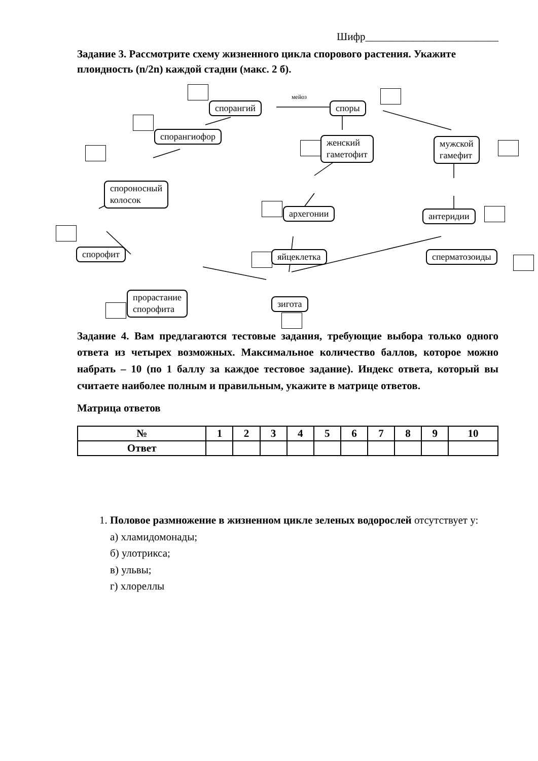Шифр_________________________
Задание 3. Рассмотрите схему жизненного цикла спорового растения. Укажите плоидность (n/2n) каждой стадии (макс. 2 б).
мейоз
спорангий споры
спорангиофор
женский
гаметофит
мужской
гамефит
спороносный
колосок
архегонии антеридии
спорофит яйцеклетка сперматозоиды
прорастание
спорофита
зигота
Задание 4. Вам предлагаются тестовые задания, требующие выбора только одного ответа из четырех возможных. Максимальное количество баллов, которое можно набрать – 10 (по 1 баллу за каждое тестовое задание). Индекс ответа, который вы считаете наиболее полным и правильным, укажите в матрице ответов.
Матрица ответов
| № | 1 | 2 | 3 | 4 | 5 | 6 | 7 | 8 | 9 | 10 |
| --- | --- | --- | --- | --- | --- | --- | --- | --- | --- | --- |
| Ответ | | | | | | | | | | |
1. Половое размножение в жизненном цикле зеленых водорослей отсутствует у:
а) хламидомонады;
б) улотрикса;
в) ульвы;
г) хлореллы